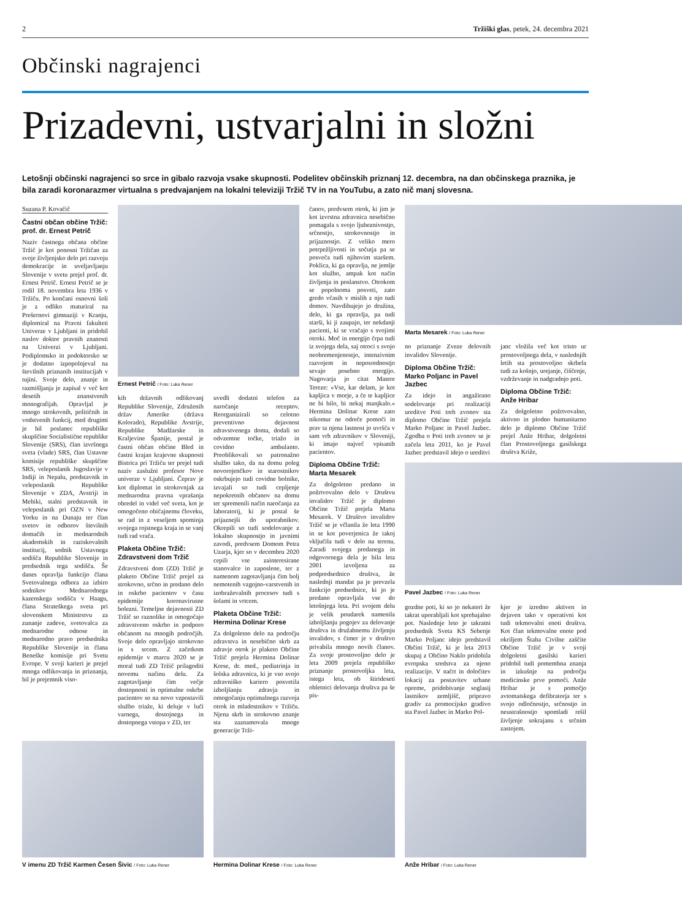2 Tržiški glas, petek, 24. decembra 2021
Občinski nagrajenci
Prizadevni, ustvarjalni in složni
Letošnji občinski nagrajenci so srce in gibalo razvoja vsake skupnosti. Podelitev občinskih priznanj 12. decembra, na dan občinskega praznika, je bila zaradi koronarazmer virtualna s predvajanjem na lokalni televiziji Tržič TV in na YouTubu, a zato nič manj slovesna.
Suzana P. Kovačič
Častni občan občine Tržič: prof. dr. Ernest Petrič
Naziv častnega občana občine Tržič je kot ponosni Tržičan za svoje življenjsko delo pri razvoju demokracije in uveljavljanju Slovenije v svetu prejel prof. dr. Ernest Petrič. Ernest Petrič se je rodil 18. novembra leta 1936 v Tržiču. Po končani osnovni šoli je z odliko maturiral na Prešernovi gimnaziji v Kranju, diplomiral na Pravni fakulteti Univerze v Ljubljani in pridobil naslov doktor pravnih znanosti na Univerzi v Ljubljani. Podiplomsko in podoktorsko se je dodatno izpopolnjeval na številnih priznanih institucijah v tujini. Svoje delo, znanje in razmišljanja je zapisal v več kot desetih znanstvenih monografijah. Opravljal je mnogo strokovnih, političnih in vodstvenih funkcij, med drugimi je bil poslanec republiške skupščine Socialistične republike Slovenije (SRS), član izvršnega sveta (vlade) SRS, član Ustavne komisije republiške skupščine SRS, veleposlanik Jugoslavije v Indiji in Nepalu, predstavnik in veleposlanik Republike Slovenije v ZDA, Avstriji in Mehiki, stalni predstavnik in veleposlanik pri OZN v New Yorku in na Dunaju ter član svetov in odborov številnih domačih in mednarodnih akademskih in raziskovalnih institucij, sodnik Ustavnega sodišča Republike Slovenije in predsednik tega sodišča. Še danes opravlja funkcijo člana Svetovalnega odbora za izbiro sodnikov Mednarodnega kazenskega sodišča v Haagu, člana Strateškega sveta pri slovenskem Ministrstvu za zunanje zadeve, svetovalca za mednarodne odnose in mednarodno pravo predsednika Republike Slovenije in člana Beneške komisije pri Svetu Evrope. V svoji karieri je prejel mnoga odlikovanja in priznanja, bil je prejemnik viso-
Ernest Petrič / Foto: Luka Rener
kih državnih odlikovanj Republike Slovenije, Združenih držav Amerike (država Kolorado), Republike Avstrije, Republike Madžarske in Kraljevine Španije, postal je častni občan občine Bled in častni krajan krajevne skupnosti Bistrica pri Tržiču ter prejel tudi naziv zaslužni profesor Nove univerze v Ljubljani. Čeprav je kot diplomat in strokovnjak za mednarodna pravna vprašanja obredel in videl več sveta, kot je omogočeno običajnemu človeku, se rad in z veseljem spominja svojega rojstnega kraja in se vanj tudi rad vrača.
Plaketa Občine Tržič: Zdravstveni dom Tržič
Zdravstveni dom (ZD) Tržič je plaketo Občine Tržič prejel za strokovno, srčno in predano delo in oskrbo pacientov v času epidemije koronavirusne bolezni. Temeljne dejavnosti ZD Tržič so raznolike in omogočajo zdravstveno oskrbo in podporo občanom na mnogih področjih. Svoje delo opravljajo strokovno in s srcem. Z začetkom epidemije v marcu 2020 se je moral tudi ZD Tržič prilagoditi novemu načinu delu. Za zagotavljanje čim večje dostopnosti in optimalne oskrbe pacientov so na novo vzpostavili službo triaže, ki deluje v luči varnega, dostojnega in dostopnega vstopa v ZD, ter
uvedli dodatni telefon za naročanje receptov. Reorganizirali so celotno preventivno dejavnost zdravstvenega doma, dodali so odvzemne točke, triažo in covidno ambulanto. Preoblikovali so patronažno službo tako, da na domu poleg novorojenčkov in starostnikov oskrbujejo tudi covidne bolnike, izvajali so tudi cepljenje nepokretnih občanov na domu ter spremenili način naročanja za laboratorij, ki je postal še prijaznejši do uporabnikov. Okrepili so tudi sodelovanje z lokalno skupnostjo in javnimi zavodi, predvsem Domom Petra Uzarja, kjer so v decembru 2020 cepili vse zainteresirane stanovalce in zaposlene, ter z namenom zagotavljanja čim bolj nemotenih vzgojno-varstvenih in izobraževalnih procesov tudi s šolami in vrtcem.
Plaketa Občine Tržič: Hermina Dolinar Krese
Za dolgoletno delo na področju zdravstva in nesebično skrb za zdravje otrok je plaketo Občine Tržič prejela Hermina Dolinar Krese, dr. med., pediatrinja in šolska zdravnica, ki je vso svojo zdravniško kariero posvetila izboljšanju zdravja in omogočanju optimalnega razvoja otrok in mladostnikov v Tržiču. Njena skrb in strokovno znanje sta zaznamovala mnoge generacije Trži-
čanov, predvsem otrok, ki jim je kot izvrstna zdravnica nesebično pomagala s svojo ljubeznivostjo, srčnostjo, strokovnostjo in prijaznostjo. Z veliko mero potrpežljivosti in sočutja pa se posveča tudi njihovim staršem. Poklica, ki ga opravlja, ne jemlje kot službo, ampak kot način življenja in poslanstvo. Otrokom se popolnoma posveti, zato gredo včasih v mislih z njo tudi domov. Navdihujejo jo družina, delo, ki ga opravlja, pa tudi starši, ki ji zaupajo, ter nekdanji pacienti, ki se vračajo s svojimi otroki. Moč in energijo črpa tudi iz svojega dela, saj otroci s svojo neobremenjenostjo, intenzivnim razvojem in neposrednostjo sevajo posebno energijo. Nagovarja jo citat Matere Tereze: »Vse, kar delam, je kot kapljica v morje, a če te kapljice ne bi bilo, bi nekaj manjkalo.« Hermina Dolinar Krese zato nikomur ne odreče pomoči in prav ta njena lastnost jo uvršča v sam vrh zdravnikov v Sloveniji, ki imajo največ vpisanih pacientov.
Diploma Občine Tržič: Marta Mesarek
Za dolgoletno predano in požrtvovalno delo v Društvu invalidov Tržič je diplomo Občine Tržič prejela Marta Mesarek. V Društvo invalidov Tržič se je včlanila že leta 1990 in se kot poverjenica že takoj vključila tudi v delo na terenu. Zaradi svojega predanega in odgovornega dela je bila leta 2001 izvoljena za podpredsednico društva, že naslednji mandat pa je prevzela funkcijo predsednice, ki jo je predano opravljala vse do letošnjega leta. Pri svojem delu je velik poudarek namenila izboljšanju pogojev za delovanje društva in družabnemu življenju invalidov, s čimer je v društvo privabila mnogo novih članov. Za svoje prostovoljno delo je leta 2009 prejela republiško priznanje prostovoljka leta, istega leta, ob štirideseti obletnici delovanja društva pa še pis-
Marta Mesarek / Foto: Luka Rener
no priznanje Zveze delovnih invalidov Slovenije.
Diploma Občine Tržič: Marko Poljanc in Pavel Jazbec
Za idejo in angažirano sodelovanje pri realizaciji ureditve Poti treh zvonov sta diplomo Občine Tržič prejela Marko Poljanc in Pavel Jazbec. Zgodba o Poti treh zvonov se je začela leta 2011, ko je Pavel Jazbec predstavil idejo o ureditvi
janc vložila več kot tristo ur prostovoljnega dela, v naslednjih letih sta prostovoljno skrbela tudi za košnjo, urejanje, čiščenje, vzdrževanje in nadgradnjo poti.
Diploma Občine Tržič: Anže Hribar
Za dolgoletno požrtvovalno, aktivno in plodno humanitarno delo je diplomo Občine Tržič prejel Anže Hribar, dolgoletni član Prostovoljnega gasilskega društva Križe,
Pavel Jazbec / Foto: Luka Rener
gozdne poti, ki so jo nekateri že takrat uporabljali kot sprehajalno pot. Naslednje leto je takratni predsednik Sveta KS Sebenje Marko Poljanc idejo predstavil Občini Tržič, ki je leta 2013 skupaj z Občino Naklo pridobila evropska sredstva za njeno realizacijo. V načrt in določitev lokacij za postavitev urbane opreme, pridobivanje soglasij lastnikov zemljišč, pripravo gradiv za promocijsko gradivo sta Pavel Jazbec in Marko Pol-
kjer je izredno aktiven in dejaven tako v operativni kot tudi tekmovalni enoti društva. Kot član tekmovalne enote pod okriljem Štaba Civilne zaščite Občine Tržič je v svoji dolgoletni gasilski karieri pridobil tudi pomembna znanja in izkušnje na področju medicinske prve pomoči. Anže Hribar je s pomočjo avtomatskega defibratorja ter s svojo odločnostjo, srčnostjo in neustrašnostjo spomladi rešil življenje sokrajanu s srčnim zastojem.
V imenu ZD Tržič Karmen Česen Šivic / Foto: Luka Rener
Hermina Dolinar Krese / Foto: Luka Rener
Anže Hribar / Foto: Luka Rener